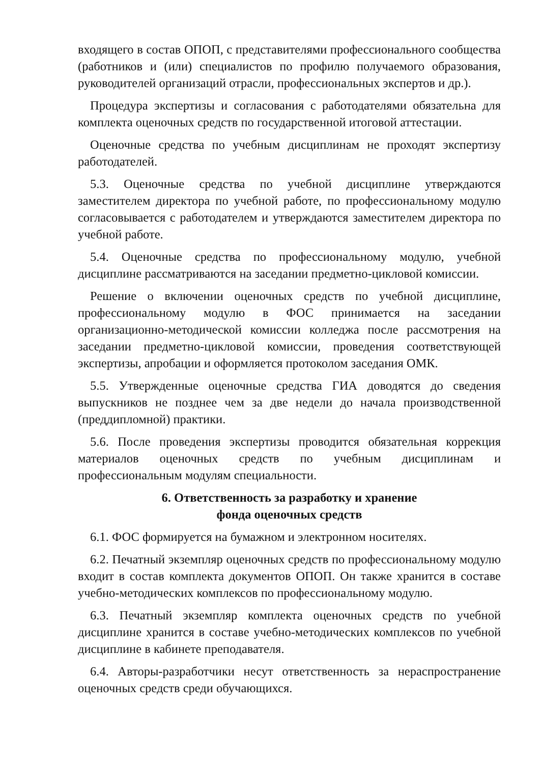входящего в состав ОПОП, с представителями профессионального сообщества (работников и (или) специалистов по профилю получаемого образования, руководителей организаций отрасли, профессиональных экспертов и др.).
Процедура экспертизы и согласования с работодателями обязательна для комплекта оценочных средств по государственной итоговой аттестации.
Оценочные средства по учебным дисциплинам не проходят экспертизу работодателей.
5.3. Оценочные средства по учебной дисциплине утверждаются заместителем директора по учебной работе, по профессиональному модулю согласовывается с работодателем и утверждаются заместителем директора по учебной работе.
5.4. Оценочные средства по профессиональному модулю, учебной дисциплине рассматриваются на заседании предметно-цикловой комиссии.
Решение о включении оценочных средств по учебной дисциплине, профессиональному модулю в ФОС принимается на заседании организационно-методической комиссии колледжа после рассмотрения на заседании предметно-цикловой комиссии, проведения соответствующей экспертизы, апробации и оформляется протоколом заседания ОМК.
5.5. Утвержденные оценочные средства ГИА доводятся до сведения выпускников не позднее чем за две недели до начала производственной (преддипломной) практики.
5.6. После проведения экспертизы проводится обязательная коррекция материалов оценочных средств по учебным дисциплинам и профессиональным модулям специальности.
6. Ответственность за разработку и хранение
фонда оценочных средств
6.1. ФОС формируется на бумажном и электронном носителях.
6.2. Печатный экземпляр оценочных средств по профессиональному модулю входит в состав комплекта документов ОПОП. Он также хранится в составе учебно-методических комплексов по профессиональному модулю.
6.3. Печатный экземпляр комплекта оценочных средств по учебной дисциплине хранится в составе учебно-методических комплексов по учебной дисциплине в кабинете преподавателя.
6.4. Авторы-разработчики несут ответственность за нераспространение оценочных средств среди обучающихся.